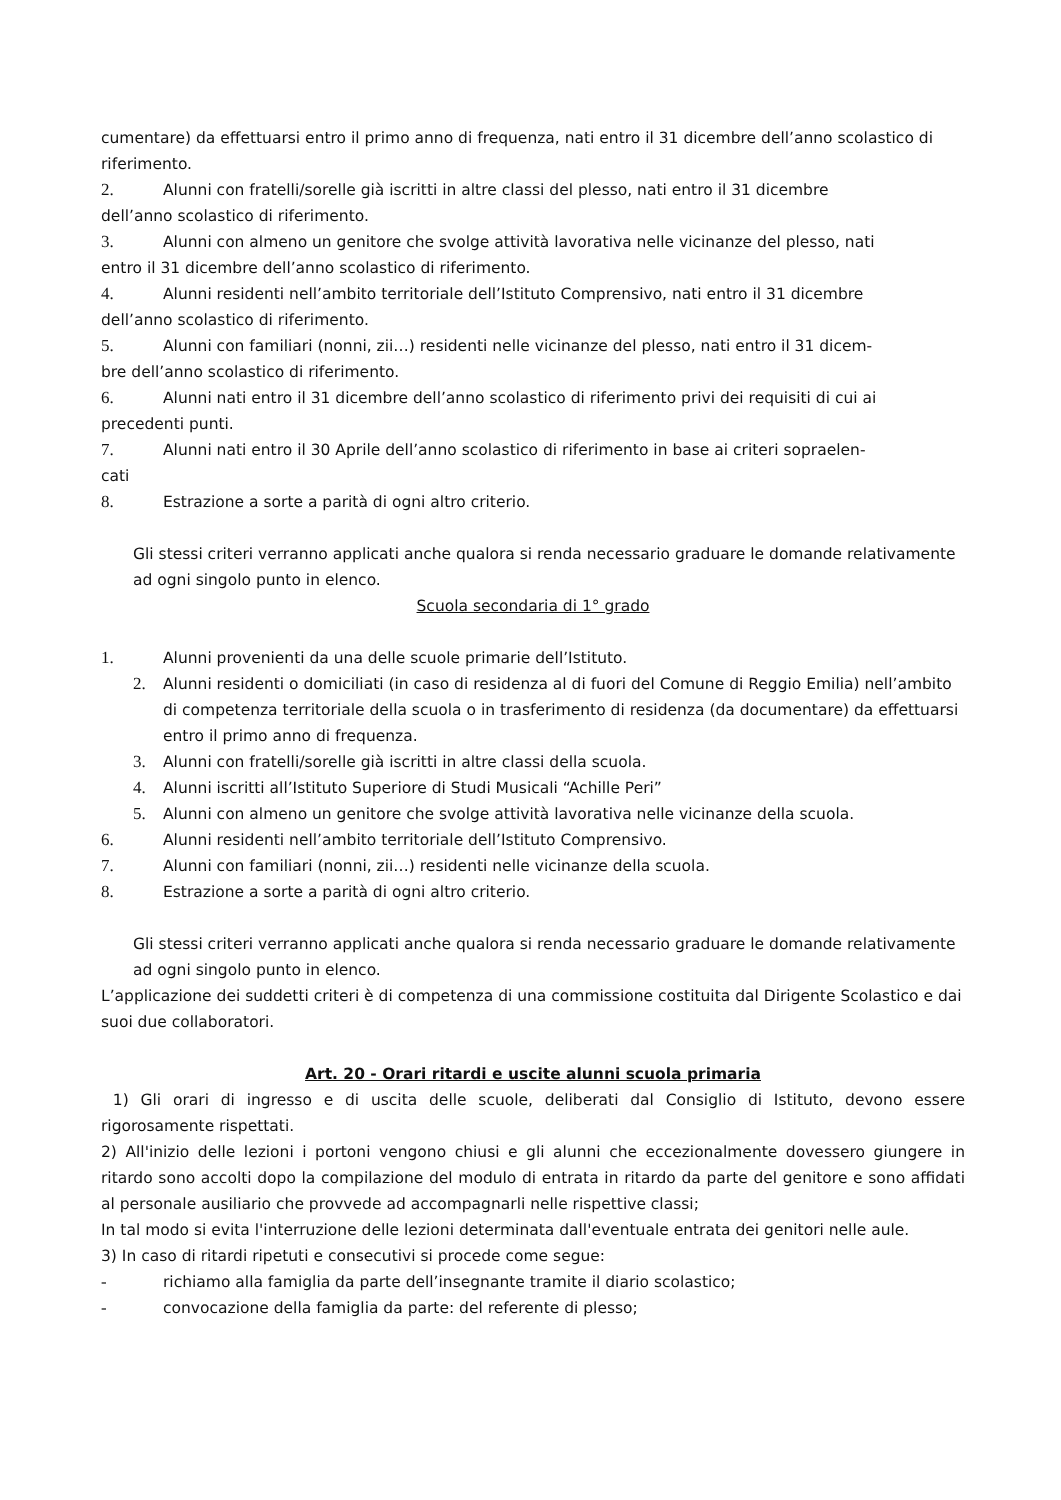cumentare) da effettuarsi entro il primo anno di frequenza, nati entro il 31 dicembre dell’anno scolastico di riferimento.
2. Alunni con fratelli/sorelle già iscritti in altre classi del plesso, nati entro il 31 dicembre
dell’anno scolastico di riferimento.
3. Alunni con almeno un genitore che svolge attività lavorativa nelle vicinanze del plesso, nati
entro il 31 dicembre dell’anno scolastico di riferimento.
4. Alunni residenti nell’ambito territoriale dell’Istituto Comprensivo, nati entro il 31 dicembre
dell’anno scolastico di riferimento.
5. Alunni con familiari (nonni, zii…) residenti nelle vicinanze del plesso, nati entro il 31 dicem-
bre dell’anno scolastico di riferimento.
6. Alunni nati entro il 31 dicembre dell’anno scolastico di riferimento privi dei requisiti di cui ai
precedenti punti.
7. Alunni nati entro il 30 Aprile dell’anno scolastico di riferimento in base ai criteri sopraelen-
cati
8. Estrazione a sorte a parità di ogni altro criterio.
Gli stessi criteri verranno applicati anche qualora si renda necessario graduare le domande relativamente ad ogni singolo punto in elenco.
Scuola secondaria di 1° grado
1. Alunni provenienti da una delle scuole primarie dell’Istituto.
2. Alunni residenti o domiciliati (in caso di residenza al di fuori del Comune di Reggio Emilia) nell’ambito di competenza territoriale della scuola o in trasferimento di residenza (da documentare) da effettuarsi entro il primo anno di frequenza.
3. Alunni con fratelli/sorelle già iscritti in altre classi della scuola.
4. Alunni iscritti all’Istituto Superiore di Studi Musicali “Achille Peri”
5. Alunni con almeno un genitore che svolge attività lavorativa nelle vicinanze della scuola.
6. Alunni residenti nell’ambito territoriale dell’Istituto Comprensivo.
7. Alunni con familiari (nonni, zii…) residenti nelle vicinanze della scuola.
8. Estrazione a sorte a parità di ogni altro criterio.
Gli stessi criteri verranno applicati anche qualora si renda necessario graduare le domande relativamente ad ogni singolo punto in elenco.
L’applicazione dei suddetti criteri è di competenza di una commissione costituita dal Dirigente Scolastico e dai suoi due collaboratori.
Art. 20 - Orari ritardi e uscite alunni scuola primaria
1) Gli orari di ingresso e di uscita delle scuole, deliberati dal Consiglio di Istituto, devono essere rigorosamente rispettati.
2) All'inizio delle lezioni i portoni vengono chiusi e gli alunni che eccezionalmente dovessero giungere in ritardo sono accolti dopo la compilazione del modulo di entrata in ritardo da parte del genitore e sono affidati al personale ausiliario che provvede ad accompagnarli nelle rispettive classi;
In tal modo si evita l'interruzione delle lezioni determinata dall'eventuale entrata dei genitori nelle aule.
3) In caso di ritardi ripetuti e consecutivi si procede come segue:
- richiamo alla famiglia da parte dell’insegnante tramite il diario scolastico;
- convocazione della famiglia da parte: del referente di plesso;